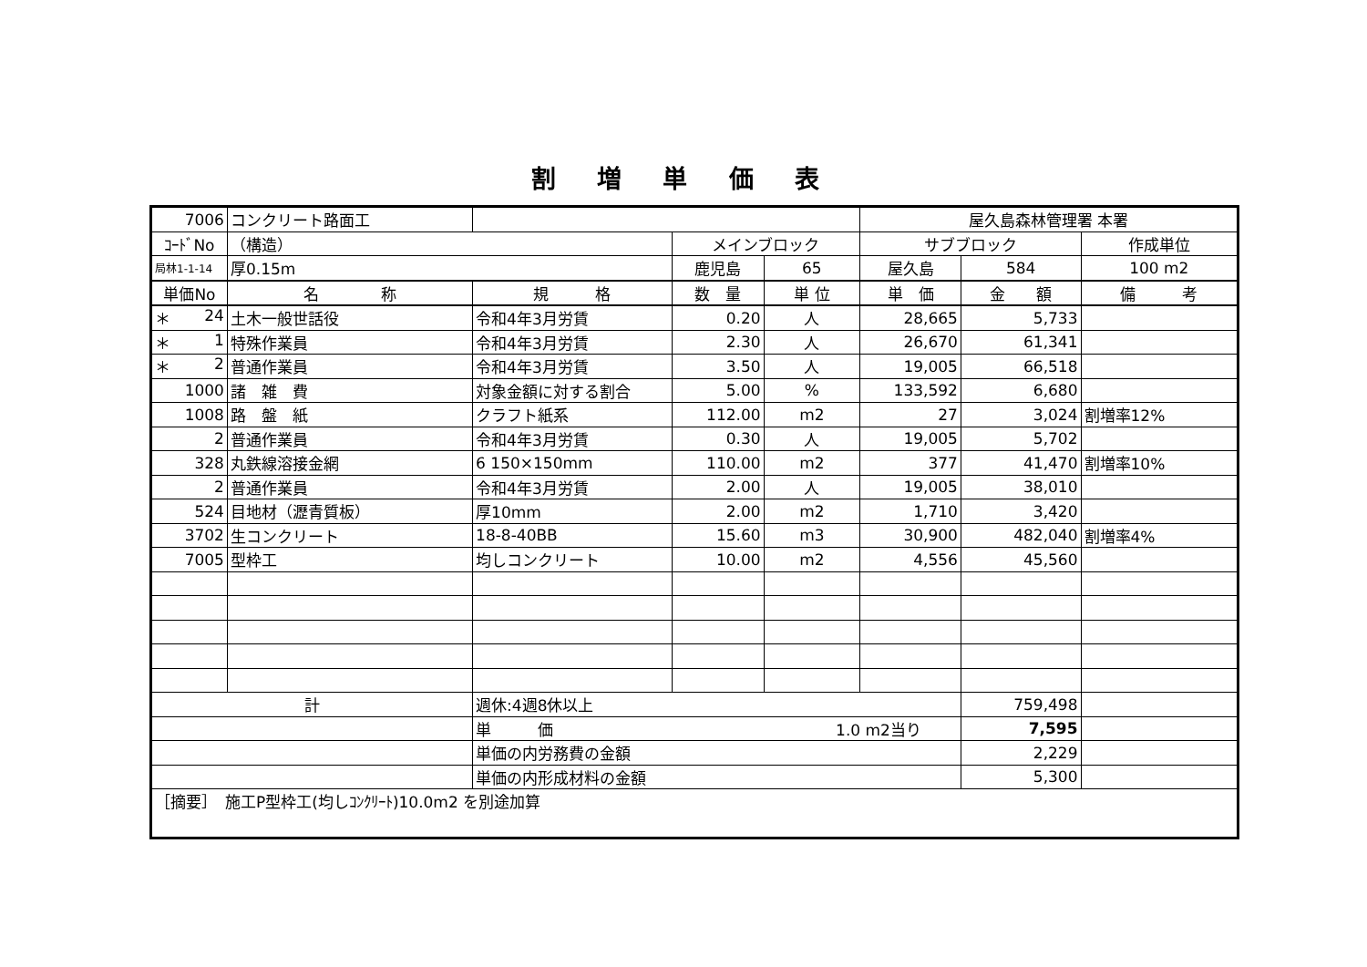割 増 単 価 表
| 7006 | コンクリート路面工 | | | | 屋久島森林管理署 本署 | | |
| ｺｰﾄﾞNo | （構造） | | メインブロック | | サブブロック | | 作成単位 |
| 局林1-1-14 | 厚0.15m | | 鹿児島 | 65 | 屋久島 | 584 | 100 m2 |
| 単価No | 名 称 | 規 格 | 数 量 | 単 位 | 単 価 | 金 額 | 備 考 |
| ＊ 24 | 土木一般世話役 | 令和4年3月労賃 | 0.20 | 人 | 28,665 | 5,733 | |
| ＊ 1 | 特殊作業員 | 令和4年3月労賃 | 2.30 | 人 | 26,670 | 61,341 | |
| ＊ 2 | 普通作業員 | 令和4年3月労賃 | 3.50 | 人 | 19,005 | 66,518 | |
| 1000 | 諸 雑 費 | 対象金額に対する割合 | 5.00 | % | 133,592 | 6,680 | |
| 1008 | 路 盤 紙 | クラフト紙系 | 112.00 | m2 | 27 | 3,024 | 割増率12% |
| 2 | 普通作業員 | 令和4年3月労賃 | 0.30 | 人 | 19,005 | 5,702 | |
| 328 | 丸鉄線溶接金網 | 6 150×150mm | 110.00 | m2 | 377 | 41,470 | 割増率10% |
| 2 | 普通作業員 | 令和4年3月労賃 | 2.00 | 人 | 19,005 | 38,010 | |
| 524 | 目地材（瀝青質板） | 厚10mm | 2.00 | m2 | 1,710 | 3,420 | |
| 3702 | 生コンクリート | 18-8-40BB | 15.60 | m3 | 30,900 | 482,040 | 割増率4% |
| 7005 | 型枠工 | 均しコンクリート | 10.00 | m2 | 4,556 | 45,560 | |
| 計 | | 週休:4週8休以上 | | | | 759,498 | |
| | | 単 価 1.0 m2当り | | | | 7,595 | |
| | | 単価の内労務費の金額 | | | | 2,229 | |
| | | 単価の内形成材料の金額 | | | | 5,300 | |
| ［摘要］ 施工P型枠工(均しｺﾝｸﾘｰﾄ)10.0m2 を別途加算 | | | | | | | |